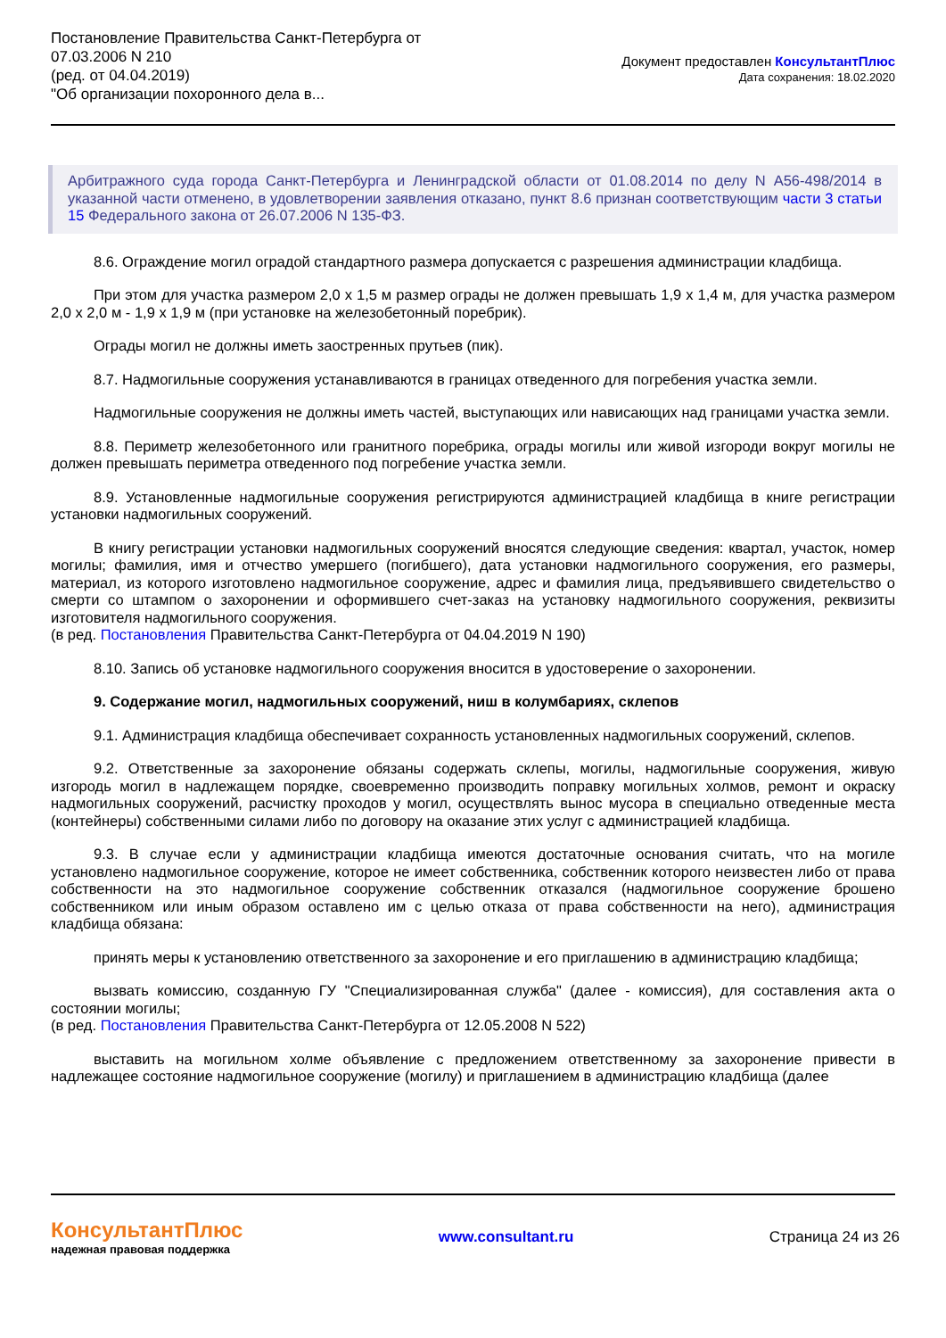Постановление Правительства Санкт-Петербурга от
07.03.2006 N 210
(ред. от 04.04.2019)
"Об организации похоронного дела в...
Документ предоставлен КонсультантПлюс
Дата сохранения: 18.02.2020
Арбитражного суда города Санкт-Петербурга и Ленинградской области от 01.08.2014 по делу N А56-498/2014 в указанной части отменено, в удовлетворении заявления отказано, пункт 8.6 признан соответствующим части 3 статьи 15 Федерального закона от 26.07.2006 N 135-ФЗ.
8.6. Ограждение могил оградой стандартного размера допускается с разрешения администрации кладбища.
При этом для участка размером 2,0 x 1,5 м размер ограды не должен превышать 1,9 x 1,4 м, для участка размером 2,0 x 2,0 м - 1,9 x 1,9 м (при установке на железобетонный поребрик).
Ограды могил не должны иметь заостренных прутьев (пик).
8.7. Надмогильные сооружения устанавливаются в границах отведенного для погребения участка земли.
Надмогильные сооружения не должны иметь частей, выступающих или нависающих над границами участка земли.
8.8. Периметр железобетонного или гранитного поребрика, ограды могилы или живой изгороди вокруг могилы не должен превышать периметра отведенного под погребение участка земли.
8.9. Установленные надмогильные сооружения регистрируются администрацией кладбища в книге регистрации установки надмогильных сооружений.
В книгу регистрации установки надмогильных сооружений вносятся следующие сведения: квартал, участок, номер могилы; фамилия, имя и отчество умершего (погибшего), дата установки надмогильного сооружения, его размеры, материал, из которого изготовлено надмогильное сооружение, адрес и фамилия лица, предъявившего свидетельство о смерти со штампом о захоронении и оформившего счет-заказ на установку надмогильного сооружения, реквизиты изготовителя надмогильного сооружения.
(в ред. Постановления Правительства Санкт-Петербурга от 04.04.2019 N 190)
8.10. Запись об установке надмогильного сооружения вносится в удостоверение о захоронении.
9. Содержание могил, надмогильных сооружений, ниш в колумбариях, склепов
9.1. Администрация кладбища обеспечивает сохранность установленных надмогильных сооружений, склепов.
9.2. Ответственные за захоронение обязаны содержать склепы, могилы, надмогильные сооружения, живую изгородь могил в надлежащем порядке, своевременно производить поправку могильных холмов, ремонт и окраску надмогильных сооружений, расчистку проходов у могил, осуществлять вынос мусора в специально отведенные места (контейнеры) собственными силами либо по договору на оказание этих услуг с администрацией кладбища.
9.3. В случае если у администрации кладбища имеются достаточные основания считать, что на могиле установлено надмогильное сооружение, которое не имеет собственника, собственник которого неизвестен либо от права собственности на это надмогильное сооружение собственник отказался (надмогильное сооружение брошено собственником или иным образом оставлено им с целью отказа от права собственности на него), администрация кладбища обязана:
принять меры к установлению ответственного за захоронение и его приглашению в администрацию кладбища;
вызвать комиссию, созданную ГУ "Специализированная служба" (далее - комиссия), для составления акта о состоянии могилы;
(в ред. Постановления Правительства Санкт-Петербурга от 12.05.2008 N 522)
выставить на могильном холме объявление с предложением ответственному за захоронение привести в надлежащее состояние надмогильное сооружение (могилу) и приглашением в администрацию кладбища (далее
КонсультантПлюс
надежная правовая поддержка
www.consultant.ru Страница 24 из 26